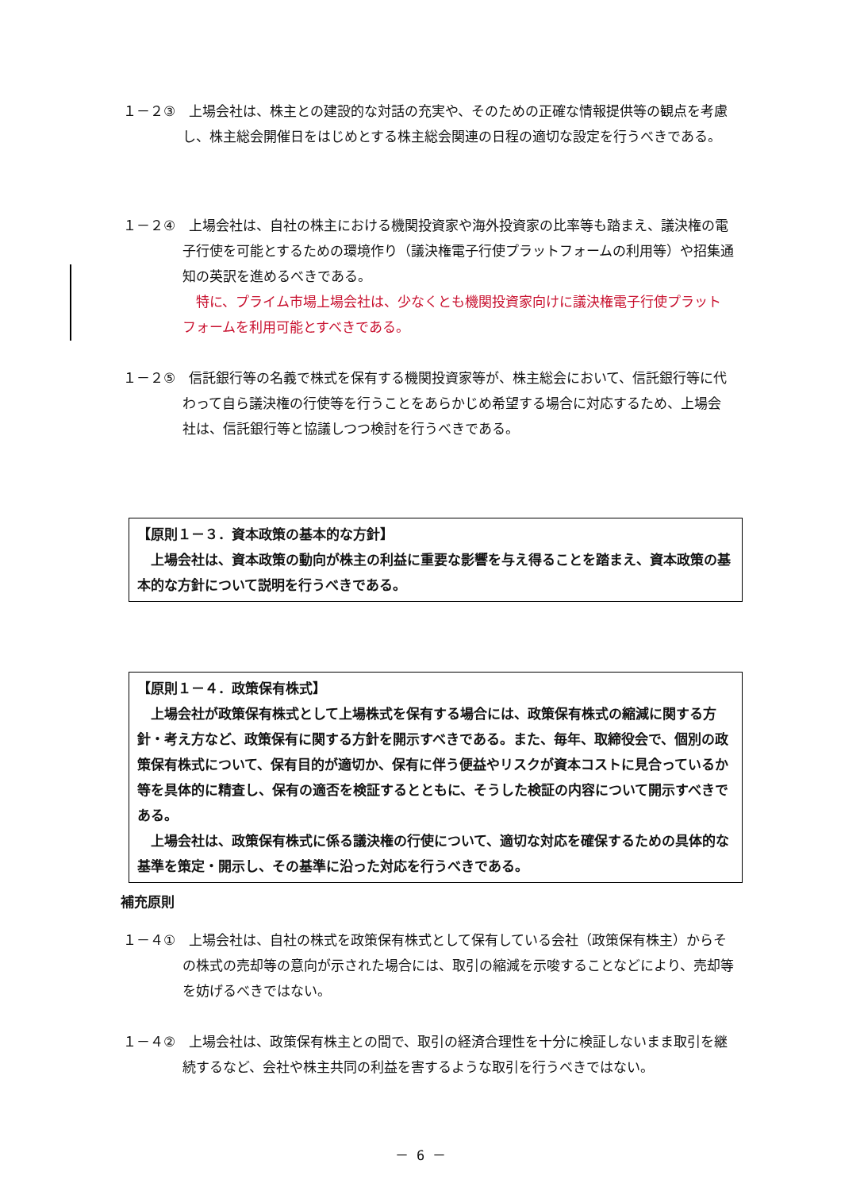１－２③　上場会社は、株主との建設的な対話の充実や、そのための正確な情報提供等の観点を考慮し、株主総会開催日をはじめとする株主総会関連の日程の適切な設定を行うべきである。
１－２④　上場会社は、自社の株主における機関投資家や海外投資家の比率等も踏まえ、議決権の電子行使を可能とするための環境作り（議決権電子行使プラットフォームの利用等）や招集通知の英訳を進めるべきである。
特に、プライム市場上場会社は、少なくとも機関投資家向けに議決権電子行使プラットフォームを利用可能とすべきである。
１－２⑤　信託銀行等の名義で株式を保有する機関投資家等が、株主総会において、信託銀行等に代わって自ら議決権の行使等を行うことをあらかじめ希望する場合に対応するため、上場会社は、信託銀行等と協議しつつ検討を行うべきである。
【原則１－３．資本政策の基本的な方針】
　上場会社は、資本政策の動向が株主の利益に重要な影響を与え得ることを踏まえ、資本政策の基本的な方針について説明を行うべきである。
【原則１－４．政策保有株式】
　上場会社が政策保有株式として上場株式を保有する場合には、政策保有株式の縮減に関する方針・考え方など、政策保有に関する方針を開示すべきである。また、毎年、取締役会で、個別の政策保有株式について、保有目的が適切か、保有に伴う便益やリスクが資本コストに見合っているか等を具体的に精査し、保有の適否を検証するとともに、そうした検証の内容について開示すべきである。
　上場会社は、政策保有株式に係る議決権の行使について、適切な対応を確保するための具体的な基準を策定・開示し、その基準に沿った対応を行うべきである。
補充原則
１－４①　上場会社は、自社の株式を政策保有株式として保有している会社（政策保有株主）からその株式の売却等の意向が示された場合には、取引の縮減を示唆することなどにより、売却等を妨げるべきではない。
１－４②　上場会社は、政策保有株主との間で、取引の経済合理性を十分に検証しないまま取引を継続するなど、会社や株主共同の利益を害するような取引を行うべきではない。
－ 6 －